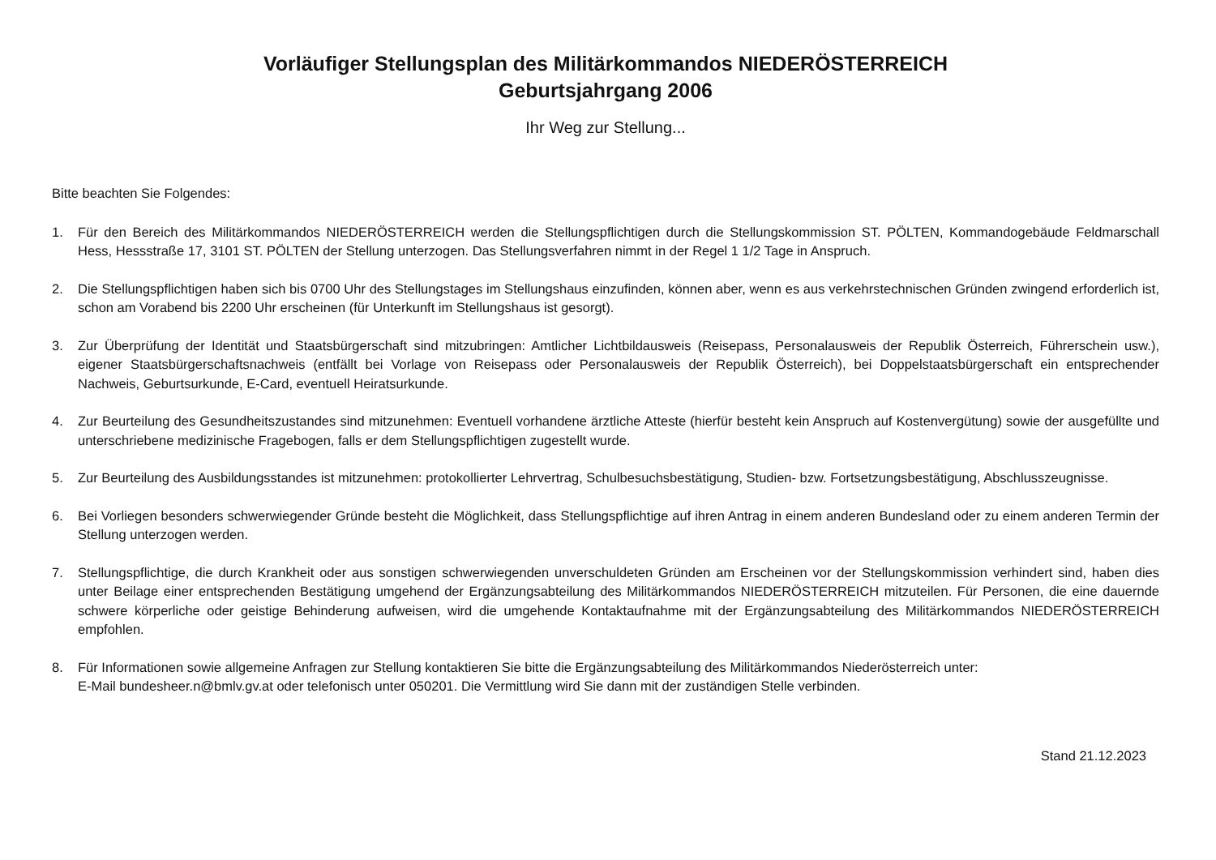Vorläufiger Stellungsplan des Militärkommandos NIEDERÖSTERREICH
Geburtsjahrgang 2006
Ihr Weg zur Stellung...
Bitte beachten Sie Folgendes:
1. Für den Bereich des Militärkommandos NIEDERÖSTERREICH werden die Stellungspflichtigen durch die Stellungskommission ST. PÖLTEN, Kommandogebäude Feldmarschall Hess, Hessstraße 17, 3101 ST. PÖLTEN der Stellung unterzogen. Das Stellungsverfahren nimmt in der Regel 1 1/2 Tage in Anspruch.
2. Die Stellungspflichtigen haben sich bis 0700 Uhr des Stellungstages im Stellungshaus einzufinden, können aber, wenn es aus verkehrstechnischen Gründen zwingend erforderlich ist, schon am Vorabend bis 2200 Uhr erscheinen (für Unterkunft im Stellungshaus ist gesorgt).
3. Zur Überprüfung der Identität und Staatsbürgerschaft sind mitzubringen: Amtlicher Lichtbildausweis (Reisepass, Personalausweis der Republik Österreich, Führerschein usw.), eigener Staatsbürgerschaftsnachweis (entfällt bei Vorlage von Reisepass oder Personalausweis der Republik Österreich), bei Doppelstaatsbürgerschaft ein entsprechender Nachweis, Geburtsurkunde, E-Card, eventuell Heiratsurkunde.
4. Zur Beurteilung des Gesundheitszustandes sind mitzunehmen: Eventuell vorhandene ärztliche Atteste (hierfür besteht kein Anspruch auf Kostenvergütung) sowie der ausgefüllte und unterschriebene medizinische Fragebogen, falls er dem Stellungspflichtigen zugestellt wurde.
5. Zur Beurteilung des Ausbildungsstandes ist mitzunehmen: protokollierter Lehrvertrag, Schulbesuchsbestätigung, Studien- bzw. Fortsetzungsbestätigung, Abschlusszeugnisse.
6. Bei Vorliegen besonders schwerwiegender Gründe besteht die Möglichkeit, dass Stellungspflichtige auf ihren Antrag in einem anderen Bundesland oder zu einem anderen Termin der Stellung unterzogen werden.
7. Stellungspflichtige, die durch Krankheit oder aus sonstigen schwerwiegenden unverschuldeten Gründen am Erscheinen vor der Stellungskommission verhindert sind, haben dies unter Beilage einer entsprechenden Bestätigung umgehend der Ergänzungsabteilung des Militärkommandos NIEDERÖSTERREICH mitzuteilen. Für Personen, die eine dauernde schwere körperliche oder geistige Behinderung aufweisen, wird die umgehende Kontaktaufnahme mit der Ergänzungsabteilung des Militärkommandos NIEDERÖSTERREICH empfohlen.
8. Für Informationen sowie allgemeine Anfragen zur Stellung kontaktieren Sie bitte die Ergänzungsabteilung des Militärkommandos Niederösterreich unter:
E-Mail bundesheer.n@bmlv.gv.at oder telefonisch unter 050201. Die Vermittlung wird Sie dann mit der zuständigen Stelle verbinden.
Stand 21.12.2023